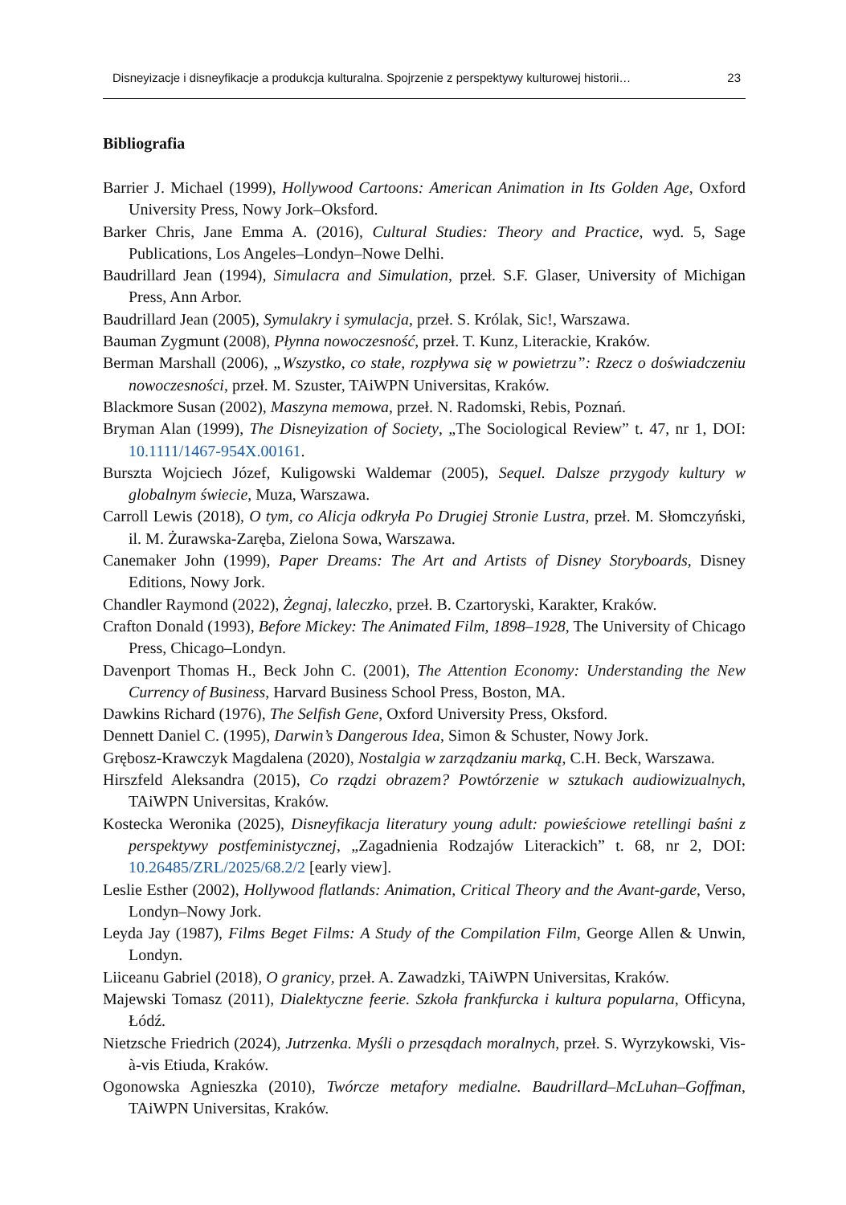Disneyizacje i disneyfikacje a produkcja kulturalna. Spojrzenie z perspektywy kulturowej historii… 23
Bibliografia
Barrier J. Michael (1999), Hollywood Cartoons: American Animation in Its Golden Age, Oxford University Press, Nowy Jork–Oksford.
Barker Chris, Jane Emma A. (2016), Cultural Studies: Theory and Practice, wyd. 5, Sage Publications, Los Angeles–Londyn–Nowe Delhi.
Baudrillard Jean (1994), Simulacra and Simulation, przeł. S.F. Glaser, University of Michigan Press, Ann Arbor.
Baudrillard Jean (2005), Symulakry i symulacja, przeł. S. Królak, Sic!, Warszawa.
Bauman Zygmunt (2008), Płynna nowoczesność, przeł. T. Kunz, Literackie, Kraków.
Berman Marshall (2006), „Wszystko, co stałe, rozpływa się w powietrzu”: Rzecz o doświadczeniu nowoczesności, przeł. M. Szuster, TAiWPN Universitas, Kraków.
Blackmore Susan (2002), Maszyna memowa, przeł. N. Radomski, Rebis, Poznań.
Bryman Alan (1999), The Disneyization of Society, „The Sociological Review” t. 47, nr 1, DOI: 10.1111/1467-954X.00161.
Burszta Wojciech Józef, Kuligowski Waldemar (2005), Sequel. Dalsze przygody kultury w globalnym świecie, Muza, Warszawa.
Carroll Lewis (2018), O tym, co Alicja odkryła Po Drugiej Stronie Lustra, przeł. M. Słomczyński, il. M. Żurawska-Zaręba, Zielona Sowa, Warszawa.
Canemaker John (1999), Paper Dreams: The Art and Artists of Disney Storyboards, Disney Editions, Nowy Jork.
Chandler Raymond (2022), Żegnaj, laleczko, przeł. B. Czartoryski, Karakter, Kraków.
Crafton Donald (1993), Before Mickey: The Animated Film, 1898–1928, The University of Chicago Press, Chicago–Londyn.
Davenport Thomas H., Beck John C. (2001), The Attention Economy: Understanding the New Currency of Business, Harvard Business School Press, Boston, MA.
Dawkins Richard (1976), The Selfish Gene, Oxford University Press, Oksford.
Dennett Daniel C. (1995), Darwin’s Dangerous Idea, Simon & Schuster, Nowy Jork.
Grębosz-Krawczyk Magdalena (2020), Nostalgia w zarządzaniu marką, C.H. Beck, Warszawa.
Hirszfeld Aleksandra (2015), Co rządzi obrazem? Powtórzenie w sztukach audiowizualnych, TAiWPN Universitas, Kraków.
Kostecka Weronika (2025), Disneyfikacja literatury young adult: powieściowe retellingi baśni z perspektywy postfeministycznej, „Zagadnienia Rodzajów Literackich” t. 68, nr 2, DOI: 10.26485/ZRL/2025/68.2/2 [early view].
Leslie Esther (2002), Hollywood flatlands: Animation, Critical Theory and the Avant-garde, Verso, Londyn–Nowy Jork.
Leyda Jay (1987), Films Beget Films: A Study of the Compilation Film, George Allen & Unwin, Londyn.
Liiceanu Gabriel (2018), O granicy, przeł. A. Zawadzki, TAiWPN Universitas, Kraków.
Majewski Tomasz (2011), Dialektyczne feerie. Szkoła frankfurcka i kultura popularna, Officyna, Łódź.
Nietzsche Friedrich (2024), Jutrzenka. Myśli o przesądach moralnych, przeł. S. Wyrzykowski, Vis-à-vis Etiuda, Kraków.
Ogonowska Agnieszka (2010), Twórcze metafory medialne. Baudrillard–McLuhan–Goffman, TAiWPN Universitas, Kraków.